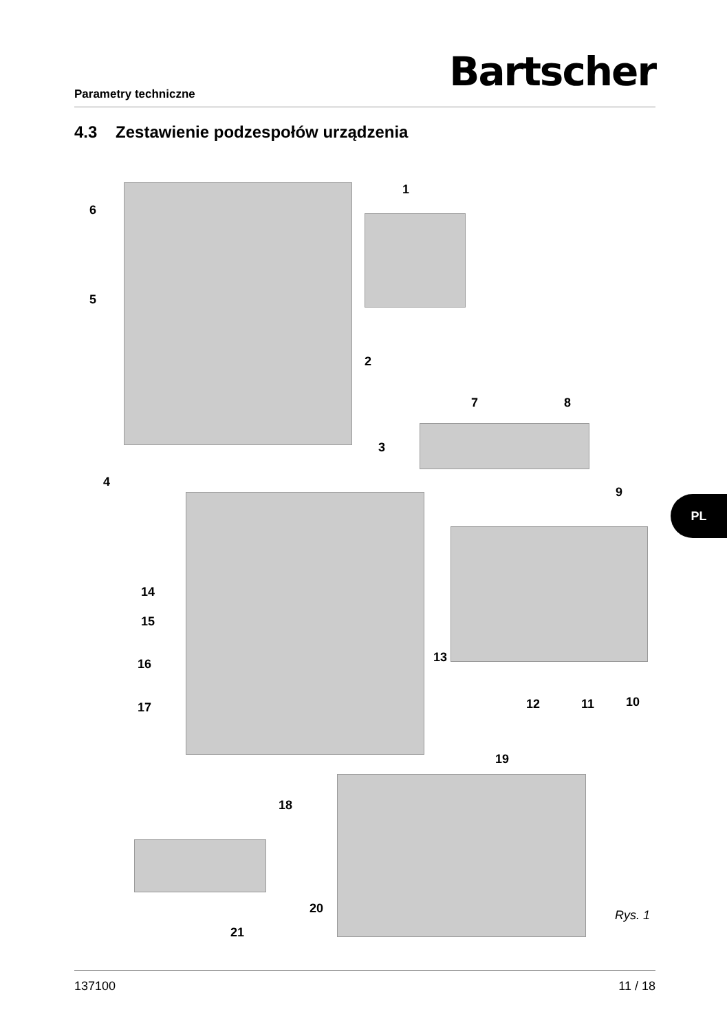Parametry techniczne Bartscher
4.3 Zestawienie podzespołów urządzenia
1
2
3
4
5
6
7 8
9
10 11 12
13
14
15
16
17
18
19
20
21
Rys. 1
PL
137100 11 / 18